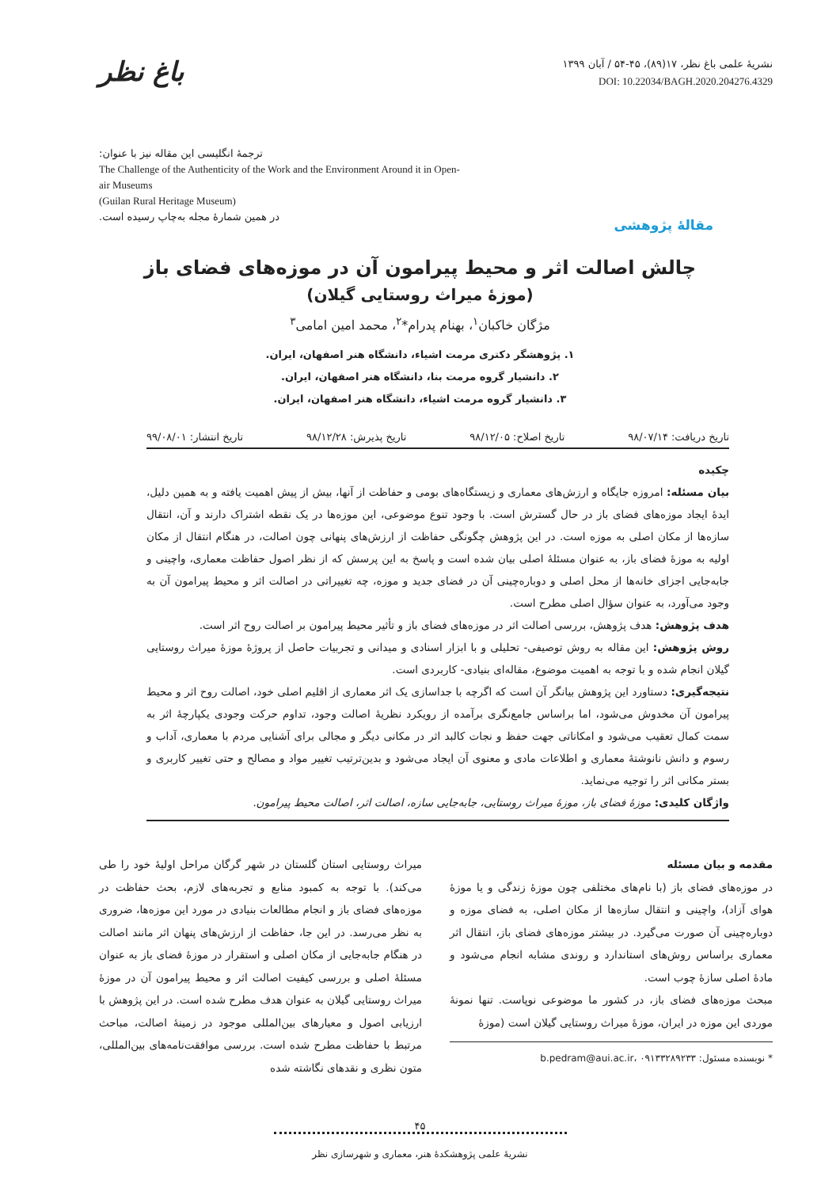باغ نظر
نشریهٔ علمی باغ نظر، ۱۷(۸۹)، ۴۵-۵۴ / آبان ۱۳۹۹
DOI: 10.22034/BAGH.2020.204276.4329
ترجمهٔ انگلیسی این مقاله نیز با عنوان:
The Challenge of the Authenticity of the Work and the Environment Around it in Open-air Museums
(Guilan Rural Heritage Museum)
در همین شمارهٔ مجله به‌چاپ رسیده است.
مقالهٔ پژوهشی
چالش اصالت اثر و محیط پیرامون آن در موزه‌های فضای باز
(موزهٔ میراث روستایی گیلان)
مژگان خاکبان<sup>۱</sup>، بهنام پدرام*<sup>۲</sup>، محمد امین امامی<sup>۳</sup>
۱. پژوهشگر دکتری مرمت اشیاء، دانشگاه هنر اصفهان، ایران.
۲. دانشیار گروه مرمت بنا، دانشگاه هنر اصفهان، ایران.
۳. دانشیار گروه مرمت اشیاء، دانشگاه هنر اصفهان، ایران.
تاریخ دریافت: ۹۸/۰۷/۱۴ تاریخ اصلاح: ۹۸/۱۲/۰۵ تاریخ پذیرش: ۹۸/۱۲/۲۸ تاریخ انتشار: ۹۹/۰۸/۰۱
چکیده
بیان مسئله: امروزه جایگاه و ارزش‌های معماری و زیستگاه‌های بومی و حفاظت از آنها، بیش از پیش اهمیت یافته و به همین دلیل، ایدهٔ ایجاد موزه‌های فضای باز در حال گسترش است. با وجود تنوع موضوعی، این موزه‌ها در یک نقطه اشتراک دارند و آن، انتقال سازه‌ها از مکان اصلی به موزه است. در این پژوهش چگونگی حفاظت از ارزش‌های پنهانی چون اصالت، در هنگام انتقال از مکان اولیه به موزهٔ فضای باز، به عنوان مسئلهٔ اصلی بیان شده است و پاسخ به این پرسش که از نظر اصول حفاظت معماری، واچینی و جابه‌جایی اجزای خانه‌ها از محل اصلی و دوباره‌چینی آن در فضای جدید و موزه، چه تغییراتی در اصالت اثر و محیط پیرامون آن به وجود می‌آورد، به عنوان سؤال اصلی مطرح است.
هدف پژوهش: هدف پژوهش، بررسی اصالت اثر در موزه‌های فضای باز و تأثیر محیط پیرامون بر اصالت روح اثر است.
روش پژوهش: این مقاله به روش توصیفی- تحلیلی و با ابزار اسنادی و میدانی و تجربیات حاصل از پروژهٔ موزهٔ میراث روستایی گیلان انجام شده و با توجه به اهمیت موضوع، مقاله‌ای بنیادی- کاربردی است.
نتیجه‌گیری: دستاورد این پژوهش بیانگر آن است که اگرچه با جداسازی یک اثر معماری از اقلیم اصلی خود، اصالت روح اثر و محیط پیرامون آن مخدوش می‌شود، اما براساس جامع‌نگری برآمده از رویکرد نظریهٔ اصالت وجود، تداوم حرکت وجودی یکپارچهٔ اثر به سمت کمال تعقیب می‌شود و امکاناتی جهت حفظ و نجات کالبد اثر در مکانی دیگر و مجالی برای آشنایی مردم با معماری، آداب و رسوم و دانش نانوشتهٔ معماری و اطلاعات مادی و معنوی آن ایجاد می‌شود و بدین‌ترتیب تغییر مواد و مصالح و حتی تغییر کاربری و بستر مکانی اثر را توجیه می‌نماید.
واژگان کلیدی: موزهٔ فضای باز، موزهٔ میراث روستایی، جابه‌جایی سازه، اصالت اثر، اصالت محیط پیرامون.
مقدمه و بیان مسئله
در موزه‌های فضای باز (با نام‌های مختلفی چون موزهٔ زندگی و یا موزهٔ هوای آزاد)، واچینی و انتقال سازه‌ها از مکان اصلی، به فضای موزه و دوباره‌چینی آن صورت می‌گیرد. در بیشتر موزه‌های فضای باز، انتقال اثر معماری براساس روش‌های استاندارد و روندی مشابه انجام می‌شود و مادهٔ اصلی سازهٔ چوب است.
مبحث موزه‌های فضای باز، در کشور ما موضوعی نوپاست. تنها نمونهٔ موردی این موزه در ایران، موزهٔ میراث روستایی گیلان است (موزهٔ
* نویسنده مسئول: b.pedram@aui.ac.ir، ۰۹۱۳۳۲۸۹۲۳۳
میراث روستایی استان گلستان در شهر گرگان مراحل اولیهٔ خود را طی می‌کند). با توجه به کمبود منابع و تجربه‌های لازم، بحث حفاظت در موزه‌های فضای باز و انجام مطالعات بنیادی در مورد این موزه‌ها، ضروری به نظر می‌رسد. در این جا، حفاظت از ارزش‌های پنهان اثر مانند اصالت در هنگام جابه‌جایی از مکان اصلی و استقرار در موزهٔ فضای باز به عنوان مسئلهٔ اصلی و بررسی کیفیت اصالت اثر و محیط پیرامون آن در موزهٔ میراث روستایی گیلان به عنوان هدف مطرح شده است. در این پژوهش با ارزیابی اصول و معیارهای بین‌المللی موجود در زمینهٔ اصالت، مباحث مرتبط با حفاظت مطرح شده است. بررسی موافقت‌نامه‌های بین‌المللی، متون نظری و نقدهای نگاشته شده
۴۵
نشریهٔ علمی پژوهشکدهٔ هنر، معماری و شهرسازی نظر